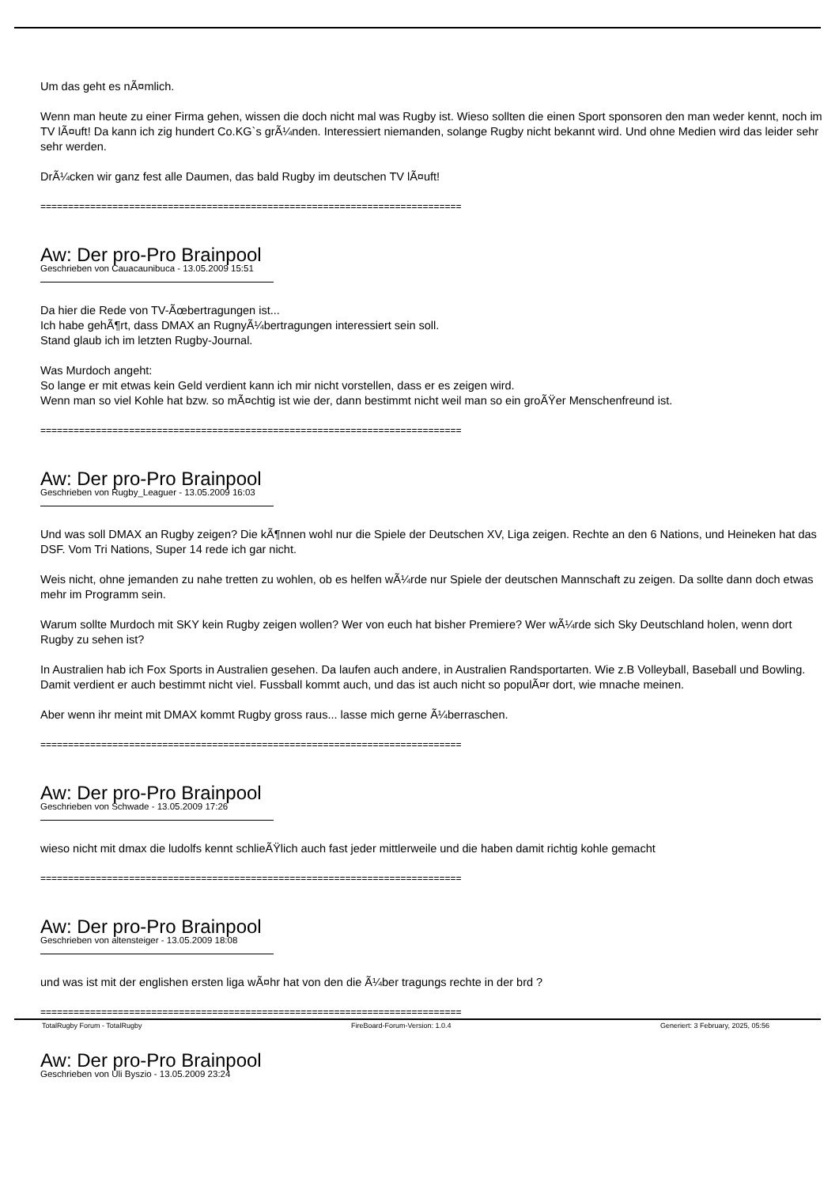Um das geht es nÃ¤mlich.
Wenn man heute zu einer Firma gehen, wissen die doch nicht mal was Rugby ist. Wieso sollten die einen Sport sponsoren den man weder kennt, noch im TV lÃ¤uft! Da kann ich zig hundert Co.KG`s grÃ¼nden. Interessiert niemanden, solange Rugby nicht bekannt wird. Und ohne Medien wird das leider sehr sehr werden.
DrÃ¼cken wir ganz fest alle Daumen, das bald Rugby im deutschen TV lÃ¤uft!
============================================================================
Aw: Der pro-Pro Brainpool
Geschrieben von Cauacaunibuca - 13.05.2009 15:51
Da hier die Rede von TV-Ãœbertragungen ist...
Ich habe gehÃ¶rt, dass DMAX an RugnyÃ¼bertragungen interessiert sein soll.
Stand glaub ich im letzten Rugby-Journal.
Was Murdoch angeht:
So lange er mit etwas kein Geld verdient kann ich mir nicht vorstellen, dass er es zeigen wird.
Wenn man so viel Kohle hat bzw. so mÃ¤chtig ist wie der, dann bestimmt nicht weil man so ein groÃŸer Menschenfreund ist.
============================================================================
Aw: Der pro-Pro Brainpool
Geschrieben von Rugby_Leaguer - 13.05.2009 16:03
Und was soll DMAX an Rugby zeigen? Die kÃ¶nnen wohl nur die Spiele der Deutschen XV, Liga zeigen. Rechte an den 6 Nations, und Heineken hat das DSF. Vom Tri Nations, Super 14 rede ich gar nicht.
Weis nicht, ohne jemanden zu nahe tretten zu wohlen, ob es helfen wÃ¼rde nur Spiele der deutschen Mannschaft zu zeigen. Da sollte dann doch etwas mehr im Programm sein.
Warum sollte Murdoch mit SKY kein Rugby zeigen wollen? Wer von euch hat bisher Premiere? Wer wÃ¼rde sich Sky Deutschland holen, wenn dort Rugby zu sehen ist?
In Australien hab ich Fox Sports in Australien gesehen. Da laufen auch andere, in Australien Randsportarten. Wie z.B Volleyball, Baseball und Bowling. Damit verdient er auch bestimmt nicht viel. Fussball kommt auch, und das ist auch nicht so populÃ¤r dort, wie mnache meinen.
Aber wenn ihr meint mit DMAX kommt Rugby gross raus... lasse mich gerne Ã¼berraschen.
============================================================================
Aw: Der pro-Pro Brainpool
Geschrieben von Schwade - 13.05.2009 17:26
wieso nicht mit dmax die ludolfs kennt schlieÃŸlich auch fast jeder mittlerweile und die haben damit richtig kohle gemacht
============================================================================
Aw: Der pro-Pro Brainpool
Geschrieben von altensteiger - 13.05.2009 18:08
und was ist mit der englishen ersten liga wÃ¤hr hat von den die Ã¼ber tragungs rechte in der brd ?
============================================================================
Aw: Der pro-Pro Brainpool
Geschrieben von Uli Byszio - 13.05.2009 23:24
TotalRugby Forum - TotalRugby FireBoard-Forum-Version: 1.0.4 Generiert: 3 February, 2025, 05:56